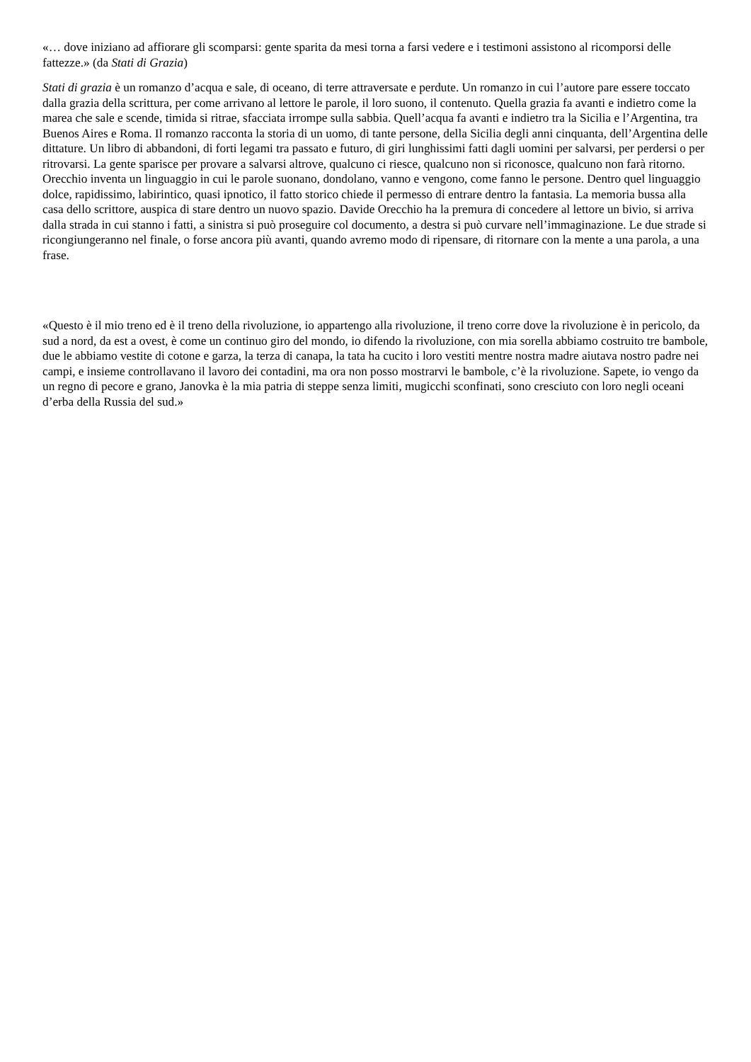«… dove iniziano ad affiorare gli scomparsi: gente sparita da mesi torna a farsi vedere e i testimoni assistono al ricomporsi delle fattezze.» (da Stati di Grazia)
Stati di grazia è un romanzo d’acqua e sale, di oceano, di terre attraversate e perdute. Un romanzo in cui l’autore pare essere toccato dalla grazia della scrittura, per come arrivano al lettore le parole, il loro suono, il contenuto. Quella grazia fa avanti e indietro come la marea che sale e scende, timida si ritrae, sfacciata irrompe sulla sabbia. Quell’acqua fa avanti e indietro tra la Sicilia e l’Argentina, tra Buenos Aires e Roma. Il romanzo racconta la storia di un uomo, di tante persone, della Sicilia degli anni cinquanta, dell’Argentina delle dittature. Un libro di abbandoni, di forti legami tra passato e futuro, di giri lunghissimi fatti dagli uomini per salvarsi, per perdersi o per ritrovarsi. La gente sparisce per provare a salvarsi altrove, qualcuno ci riesce, qualcuno non si riconosce, qualcuno non farà ritorno. Orecchio inventa un linguaggio in cui le parole suonano, dondolano, vanno e vengono, come fanno le persone. Dentro quel linguaggio dolce, rapidissimo, labirintico, quasi ipnotico, il fatto storico chiede il permesso di entrare dentro la fantasia. La memoria bussa alla casa dello scrittore, auspica di stare dentro un nuovo spazio. Davide Orecchio ha la premura di concedere al lettore un bivio, si arriva dalla strada in cui stanno i fatti, a sinistra si può proseguire col documento, a destra si può curvare nell’immaginazione. Le due strade si ricongiungeranno nel finale, o forse ancora più avanti, quando avremo modo di ripensare, di ritornare con la mente a una parola, a una frase.
«Questo è il mio treno ed è il treno della rivoluzione, io appartengo alla rivoluzione, il treno corre dove la rivoluzione è in pericolo, da sud a nord, da est a ovest, è come un continuo giro del mondo, io difendo la rivoluzione, con mia sorella abbiamo costruito tre bambole, due le abbiamo vestite di cotone e garza, la terza di canapa, la tata ha cucito i loro vestiti mentre nostra madre aiutava nostro padre nei campi, e insieme controllavano il lavoro dei contadini, ma ora non posso mostrarvi le bambole, c’è la rivoluzione. Sapete, io vengo da un regno di pecore e grano, Janovka è la mia patria di steppe senza limiti, mugicchi sconfinati, sono cresciuto con loro negli oceani d’erba della Russia del sud.»